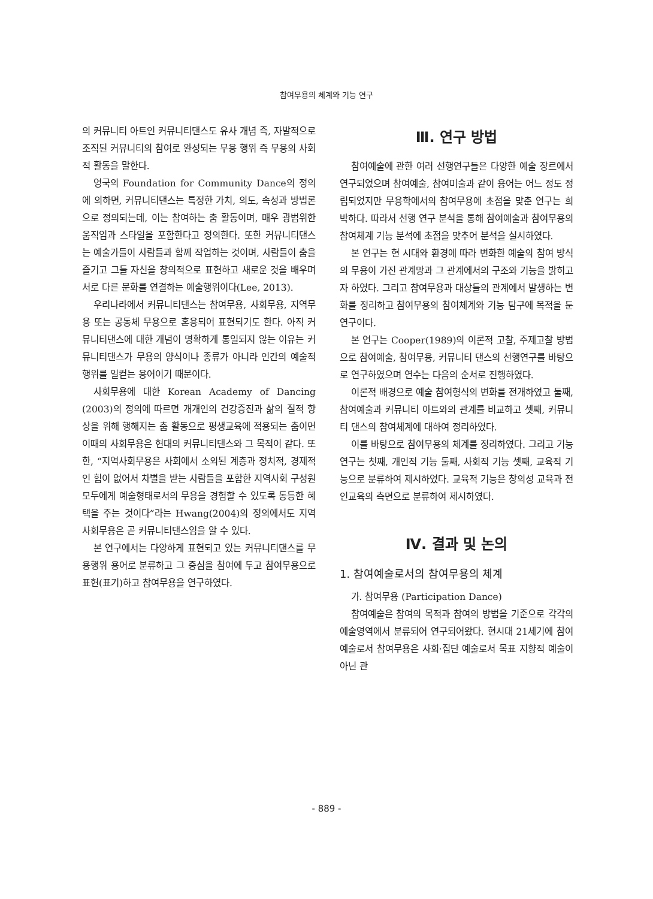참여무용의 체계와 기능 연구
의 커뮤니티 아트인 커뮤니티댄스도 유사 개념 즉, 자발적으로 조직된 커뮤니티의 참여로 완성되는 무용 행위 즉 무용의 사회적 활동을 말한다.
영국의 Foundation for Community Dance의 정의에 의하면, 커뮤니티댄스는 특정한 가치, 의도, 속성과 방법론으로 정의되는데, 이는 참여하는 춤 활동이며, 매우 광범위한 움직임과 스타일을 포함한다고 정의한다. 또한 커뮤니티댄스는 예술가들이 사람들과 함께 작업하는 것이며, 사람들이 춤을 즐기고 그들 자신을 창의적으로 표현하고 새로운 것을 배우며 서로 다른 문화를 연결하는 예술행위이다(Lee, 2013).
우리나라에서 커뮤니티댄스는 참여무용, 사회무용, 지역무용 또는 공동체 무용으로 혼용되어 표현되기도 한다. 아직 커뮤니티댄스에 대한 개념이 명확하게 통일되지 않는 이유는 커뮤니티댄스가 무용의 양식이나 종류가 아니라 인간의 예술적 행위를 일컫는 용어이기 때문이다.
사회무용에 대한 Korean Academy of Dancing (2003)의 정의에 따르면 개개인의 건강증진과 삶의 질적 향상을 위해 행해지는 춤 활동으로 평생교육에 적용되는 춤이면 이때의 사회무용은 현대의 커뮤니티댄스와 그 목적이 같다. 또한, “지역사회무용은 사회에서 소외된 계층과 정치적, 경제적인 힘이 없어서 차별을 받는 사람들을 포함한 지역사회 구성원 모두에게 예술형태로서의 무용을 경험할 수 있도록 동등한 혜택을 주는 것이다”라는 Hwang(2004)의 정의에서도 지역사회무용은 곧 커뮤니티댄스임을 알 수 있다.
본 연구에서는 다양하게 표현되고 있는 커뮤니티댄스를 무용행위 용어로 분류하고 그 중심을 참여에 두고 참여무용으로 표현(표기)하고 참여무용을 연구하였다.
Ⅲ. 연구 방법
참여예술에 관한 여러 선행연구들은 다양한 예술 장르에서 연구되었으며 참여예술, 참여미술과 같이 용어는 어느 정도 정립되었지만 무용학에서의 참여무용에 초점을 맞춘 연구는 희박하다. 따라서 선행 연구 분석을 통해 참여예술과 참여무용의 참여체계 기능 분석에 초점을 맞추어 분석을 실시하였다.
본 연구는 현 시대와 환경에 따라 변화한 예술의 참여 방식의 무용이 가진 관계망과 그 관계에서의 구조와 기능을 밝히고자 하였다. 그리고 참여무용과 대상들의 관계에서 발생하는 변화를 정리하고 참여무용의 참여체계와 기능 탐구에 목적을 둔 연구이다.
본 연구는 Cooper(1989)의 이론적 고찰, 주제고찰 방법으로 참여예술, 참여무용, 커뮤니티 댄스의 선행연구를 바탕으로 연구하였으며 연수는 다음의 순서로 진행하였다.
이론적 배경으로 예술 참여형식의 변화를 전개하였고 둘째, 참여예술과 커뮤니티 아트와의 관계를 비교하고 셋째, 커뮤니티 댄스의 참여체계에 대하여 정리하였다.
이를 바탕으로 참여무용의 체계를 정리하였다. 그리고 기능연구는 첫째, 개인적 기능 둘째, 사회적 기능 셋째, 교육적 기능으로 분류하여 제시하였다. 교육적 기능은 창의성 교육과 전인교육의 측면으로 분류하여 제시하였다.
Ⅳ. 결과 및 논의
1. 참여예술로서의 참여무용의 체계
가. 참여무용 (Participation Dance)
참여예술은 참여의 목적과 참여의 방법을 기준으로 각각의 예술영역에서 분류되어 연구되어왔다. 현시대 21세기에 참여예술로서 참여무용은 사회·집단 예술로서 목표 지향적 예술이 아닌 관
- 889 -